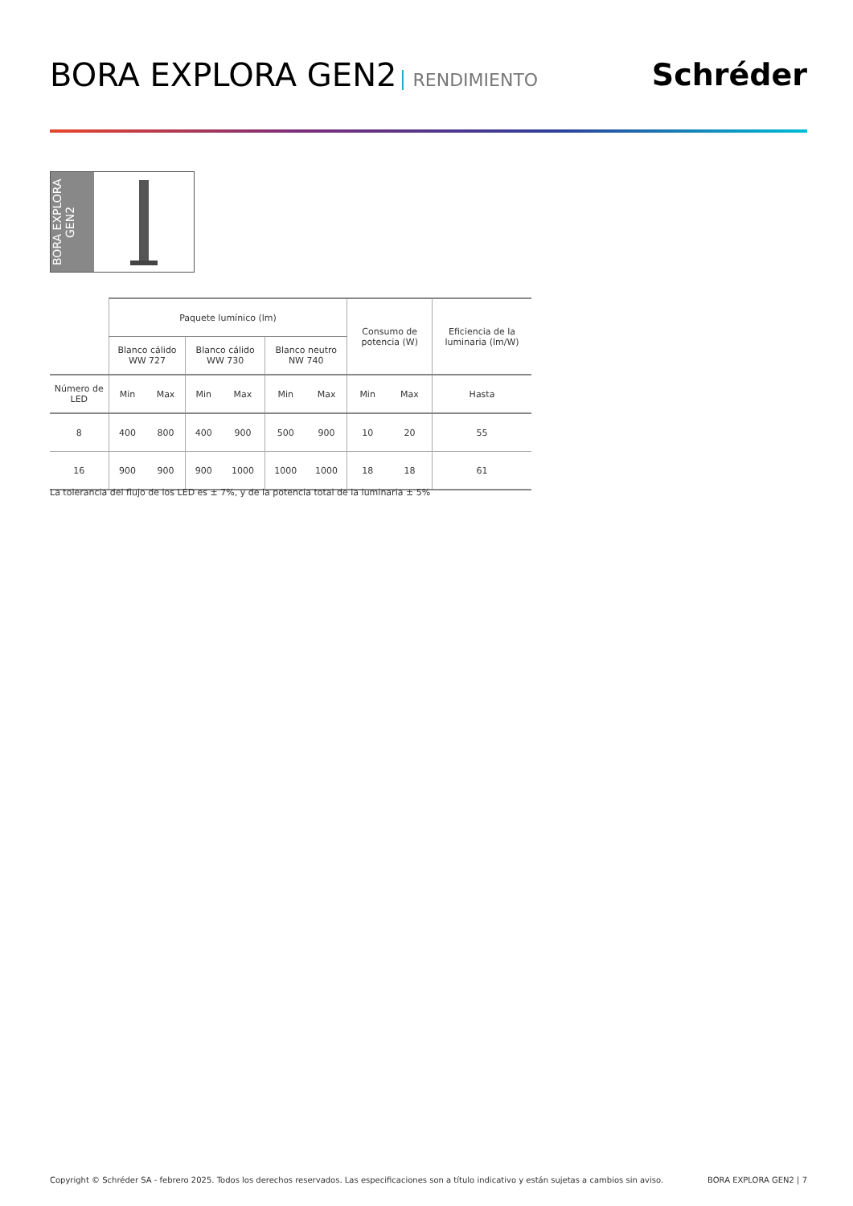BORA EXPLORA GEN2 RENDIMIENTO
Schréder
BORA EXPLORA GEN2
| | Paquete lumínico (lm) | | | | | | Consumo de potencia (W) | | Eficiencia de la luminaria (lm/W) |
| --- | --- | --- | --- | --- | --- | --- | --- | --- | --- |
| | Blanco cálido WW 727 | | Blanco cálido WW 730 | | Blanco neutro NW 740 | | | | |
| Número de LED | Min | Max | Min | Max | Min | Max | Min | Max | Hasta |
| 8 | 400 | 800 | 400 | 900 | 500 | 900 | 10 | 20 | 55 |
| 16 | 900 | 900 | 900 | 1000 | 1000 | 1000 | 18 | 18 | 61 |
La tolerancia del flujo de los LED es ± 7%, y de la potencia total de la luminaria ± 5%
Copyright © Schréder SA - febrero 2025. Todos los derechos reservados. Las especificaciones son a título indicativo y están sujetas a cambios sin aviso. BORA EXPLORA GEN2 | 7